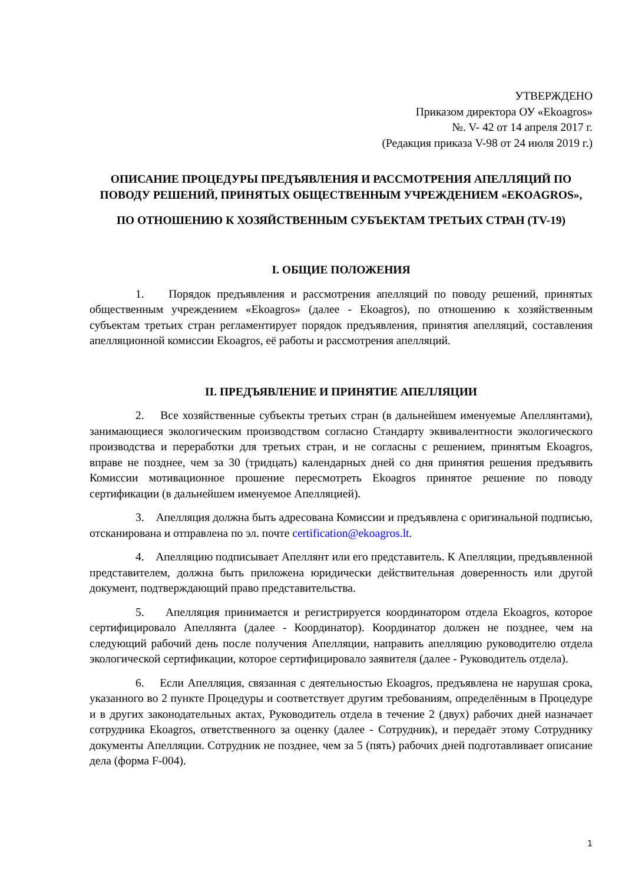УТВЕРЖДЕНО
Приказом директора ОУ «Ekoagros»
№. V- 42 от 14 апреля 2017 г.
(Редакция приказа V-98 от 24 июля 2019 г.)
ОПИСАНИЕ ПРОЦЕДУРЫ ПРЕДЪЯВЛЕНИЯ И РАССМОТРЕНИЯ АПЕЛЛЯЦИЙ ПО ПОВОДУ РЕШЕНИЙ, ПРИНЯТЫХ ОБЩЕСТВЕННЫМ УЧРЕЖДЕНИЕМ «EKOAGROS»,
ПО ОТНОШЕНИЮ К ХОЗЯЙСТВЕННЫМ СУБЪЕКТАМ ТРЕТЬИХ СТРАН (TV-19)
I. ОБЩИЕ ПОЛОЖЕНИЯ
1. Порядок предъявления и рассмотрения апелляций по поводу решений, принятых общественным учреждением «Ekoagros» (далее - Ekoagros), по отношению к хозяйственным субъектам третьих стран регламентирует порядок предъявления, принятия апелляций, составления апелляционной комиссии Ekoagros, её работы и рассмотрения апелляций.
II. ПРЕДЪЯВЛЕНИЕ И ПРИНЯТИЕ АПЕЛЛЯЦИИ
2. Все хозяйственные субъекты третьих стран (в дальнейшем именуемые Апеллянтами), занимающиеся экологическим производством согласно Стандарту эквивалентности экологического производства и переработки для третьих стран, и не согласны с решением, принятым Ekoagros, вправе не позднее, чем за 30 (тридцать) календарных дней со дня принятия решения предъявить Комиссии мотивационное прошение пересмотреть Ekoagros принятое решение по поводу сертификации (в дальнейшем именуемое Апелляцией).
3. Апелляция должна быть адресована Комиссии и предъявлена с оригинальной подписью, отсканирована и отправлена по эл. почте certification@ekoagros.lt.
4. Апелляцию подписывает Апеллянт или его представитель. К Апелляции, предъявленной представителем, должна быть приложена юридически действительная доверенность или другой документ, подтверждающий право представительства.
5. Апелляция принимается и регистрируется координатором отдела Ekoagros, которое сертифицировало Апеллянта (далее - Координатор). Координатор должен не позднее, чем на следующий рабочий день после получения Апелляции, направить апелляцию руководителю отдела экологической сертификации, которое сертифицировало заявителя (далее - Руководитель отдела).
6. Если Апелляция, связанная с деятельностью Ekoagros, предъявлена не нарушая срока, указанного во 2 пункте Процедуры и соответствует другим требованиям, определённым в Процедуре и в других законодательных актах, Руководитель отдела в течение 2 (двух) рабочих дней назначает сотрудника Ekoagros, ответственного за оценку (далее - Сотрудник), и передаёт этому Сотруднику документы Апелляции. Сотрудник не позднее, чем за 5 (пять) рабочих дней подготавливает описание дела (форма F-004).
1